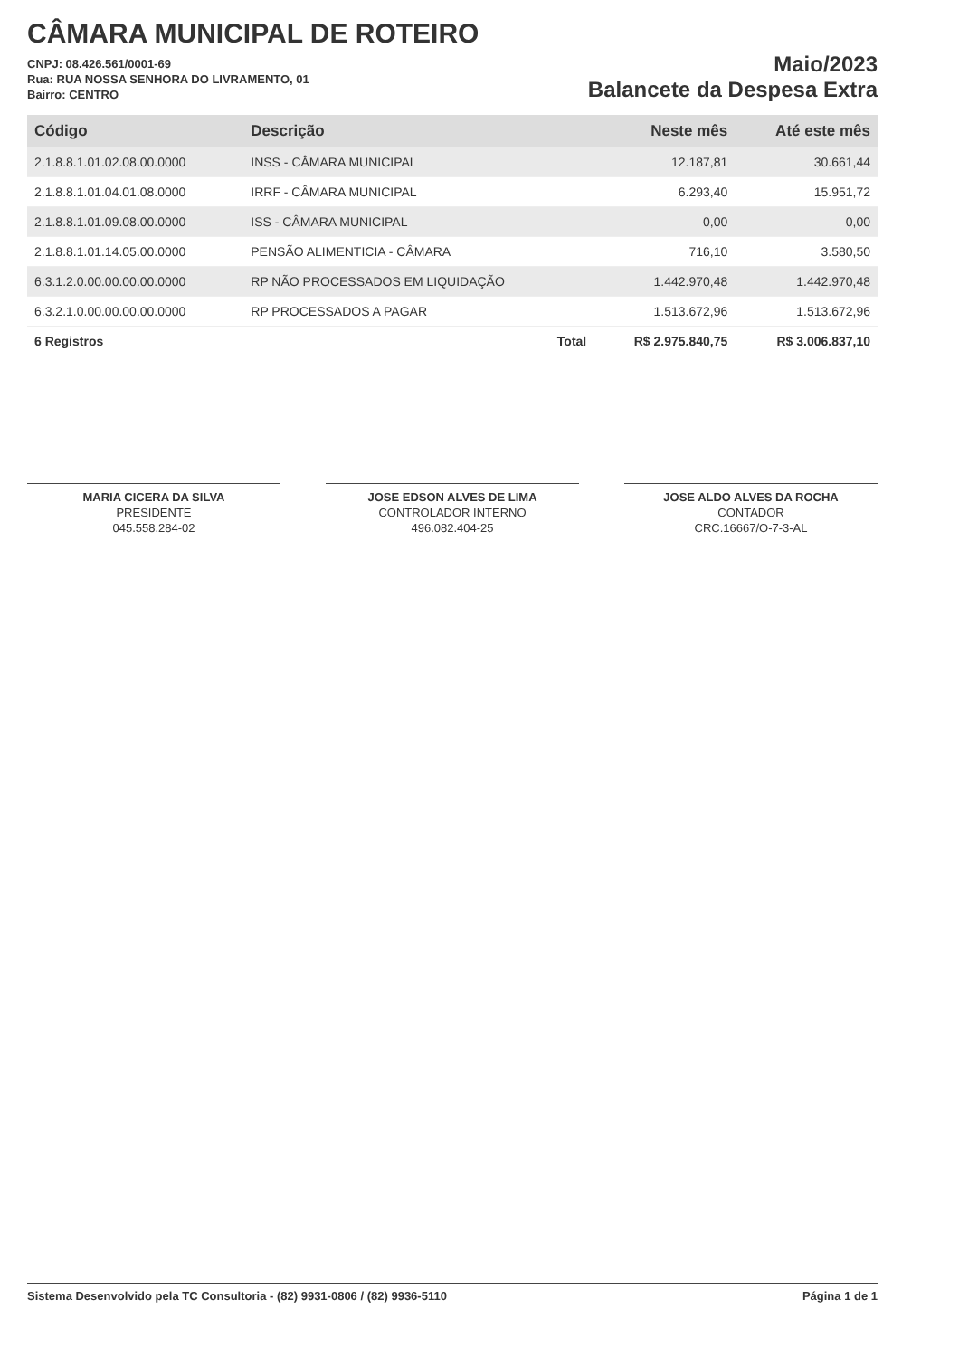CÂMARA MUNICIPAL DE ROTEIRO
CNPJ: 08.426.561/0001-69
Rua: RUA NOSSA SENHORA DO LIVRAMENTO, 01
Bairro: CENTRO
Maio/2023
Balancete da Despesa Extra
| Código | Descrição | Neste mês | Até este mês |
| --- | --- | --- | --- |
| 2.1.8.8.1.01.02.08.00.0000 | INSS - CÂMARA MUNICIPAL | 12.187,81 | 30.661,44 |
| 2.1.8.8.1.01.04.01.08.0000 | IRRF - CÂMARA MUNICIPAL | 6.293,40 | 15.951,72 |
| 2.1.8.8.1.01.09.08.00.0000 | ISS - CÂMARA MUNICIPAL | 0,00 | 0,00 |
| 2.1.8.8.1.01.14.05.00.0000 | PENSÃO ALIMENTICIA - CÂMARA | 716,10 | 3.580,50 |
| 6.3.1.2.0.00.00.00.00.0000 | RP NÃO PROCESSADOS EM LIQUIDAÇÃO | 1.442.970,48 | 1.442.970,48 |
| 6.3.2.1.0.00.00.00.00.0000 | RP PROCESSADOS A PAGAR | 1.513.672,96 | 1.513.672,96 |
| 6 Registros | Total | R$ 2.975.840,75 | R$ 3.006.837,10 |
MARIA CICERA DA SILVA
PRESIDENTE
045.558.284-02
JOSE EDSON ALVES DE LIMA
CONTROLADOR INTERNO
496.082.404-25
JOSE ALDO ALVES DA ROCHA
CONTADOR
CRC.16667/O-7-3-AL
Sistema Desenvolvido pela TC Consultoria - (82) 9931-0806 / (82) 9936-5110 Página 1 de 1